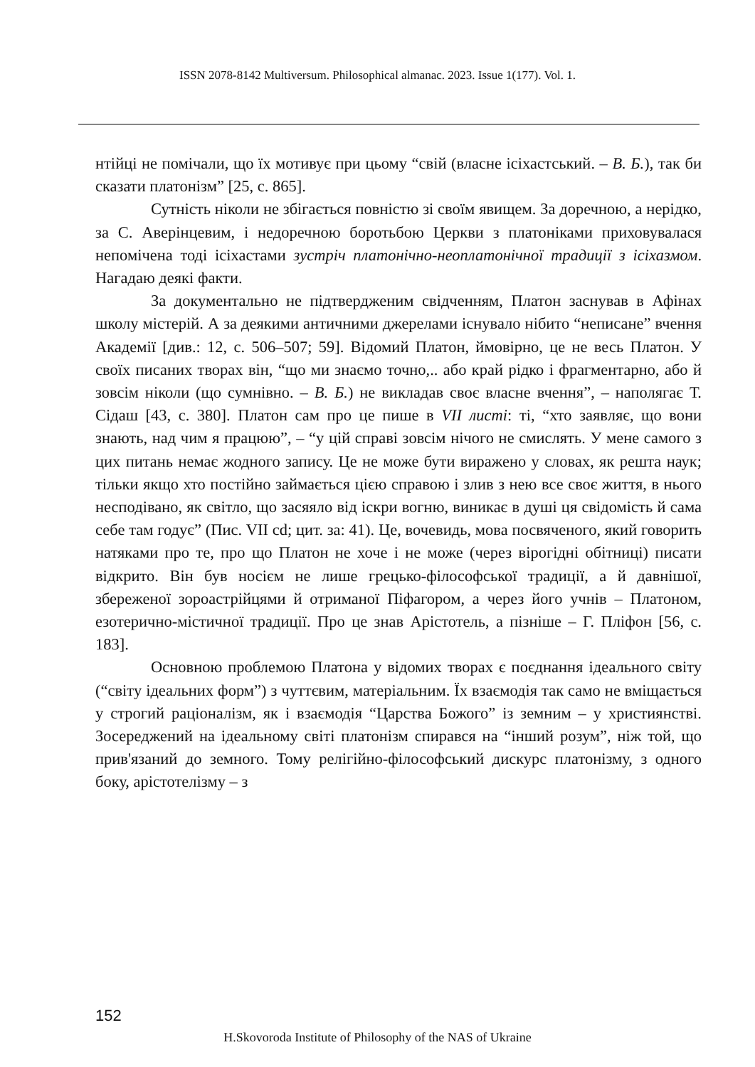ISSN 2078-8142 Multiversum. Philosophical almanac. 2023. Issue 1(177). Vol. 1.
нтійці не помічали, що їх мотивує при цьому “свій (власне ісіхастський. – В. Б.), так би сказати платонізм” [25, с. 865].
Сутність ніколи не збігається повністю зі своїм явищем. За доречною, а нерідко, за С. Аверінцевим, і недоречною боротьбою Церкви з платоніками приховувалася непомічена тоді ісіхастами зустріч платонічно-неоплатонічної традиції з ісіхазмом. Нагадаю деякі факти.
За документально не підтвердженим свідченням, Платон заснував в Афінах школу містерій. А за деякими античними джерелами існувало нібито “неписане” вчення Академії [див.: 12, с. 506–507; 59]. Відомий Платон, ймовірно, це не весь Платон. У своїх писаних творах він, “що ми знаємо точно,.. або край рідко і фрагментарно, або й зовсім ніколи (що сумнівно. – В. Б.) не викладав своє власне вчення”, – наполягає Т. Сідаш [43, с. 380]. Платон сам про це пише в VII листі: ті, “хто заявляє, що вони знають, над чим я працюю”, – “у цій справі зовсім нічого не смислять. У мене самого з цих питань немає жодного запису. Це не може бути виражено у словах, як решта наук; тільки якщо хто постійно займається цією справою і злив з нею все своє життя, в нього несподівано, як світло, що засяяло від іскри вогню, виникає в душі ця свідомість й сама себе там годує” (Пис. VII cd; цит. за: 41). Це, вочевидь, мова посвяченого, який говорить натяками про те, про що Платон не хоче і не може (через вірогідні обітниці) писати відкрито. Він був носієм не лише грецько-філософської традиції, а й давнішої, збереженої зороастрійцями й отриманої Піфагором, а через його учнів – Платоном, езотерично-містичної традиції. Про це знав Арістотель, а пізніше – Г. Пліфон [56, с. 183].
Основною проблемою Платона у відомих творах є поєднання ідеального світу (“світу ідеальних форм”) з чуттєвим, матеріальним. Їх взаємодія так само не вміщається у строгий раціоналізм, як і взаємодія “Царства Божого” із земним – у християнстві. Зосереджений на ідеальному світі платонізм спирався на “інший розум”, ніж той, що прив'язаний до земного. Тому релігійно-філософський дискурс платонізму, з одного боку, арістотелізму – з
152
H.Skovoroda Institute of Philosophy of the NAS of Ukraine